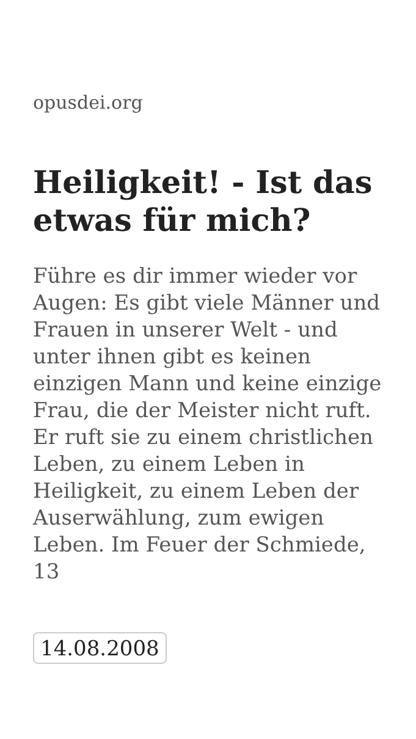opusdei.org
Heiligkeit! - Ist das etwas für mich?
Führe es dir immer wieder vor Augen: Es gibt viele Männer und Frauen in unserer Welt - und unter ihnen gibt es keinen einzigen Mann und keine einzige Frau, die der Meister nicht ruft. Er ruft sie zu einem christlichen Leben, zu einem Leben in Heiligkeit, zu einem Leben der Auserwählung, zum ewigen Leben. Im Feuer der Schmiede, 13
14.08.2008